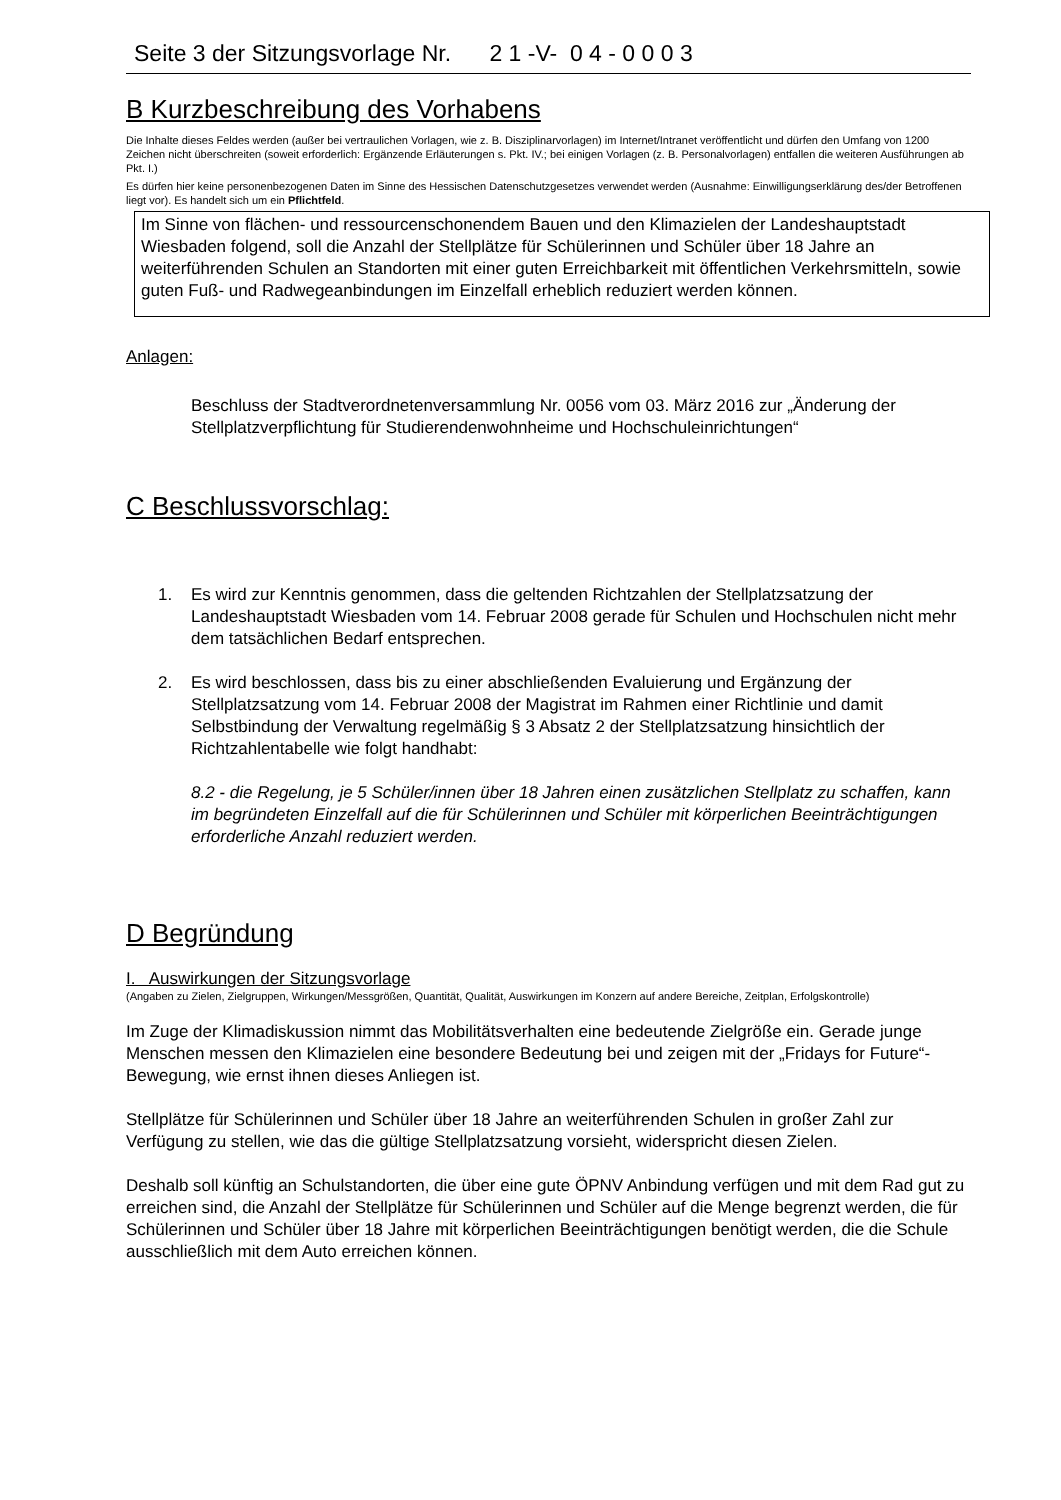Seite 3 der Sitzungsvorlage Nr. 2 1 -V- 0 4 - 0 0 0 3
B Kurzbeschreibung des Vorhabens
Die Inhalte dieses Feldes werden (außer bei vertraulichen Vorlagen, wie z. B. Disziplinarvorlagen) im Internet/Intranet veröffentlicht und dürfen den Umfang von 1200 Zeichen nicht überschreiten (soweit erforderlich: Ergänzende Erläuterungen s. Pkt. IV.; bei einigen Vorlagen (z. B. Personalvorlagen) entfallen die weiteren Ausführungen ab Pkt. I.)
Es dürfen hier keine personenbezogenen Daten im Sinne des Hessischen Datenschutzgesetzes verwendet werden (Ausnahme: Einwilligungserklärung des/der Betroffenen liegt vor). Es handelt sich um ein Pflichtfeld.
Im Sinne von flächen- und ressourcenschonendem Bauen und den Klimazielen der Landeshauptstadt Wiesbaden folgend, soll die Anzahl der Stellplätze für Schülerinnen und Schüler über 18 Jahre an weiterführenden Schulen an Standorten mit einer guten Erreichbarkeit mit öffentlichen Verkehrsmitteln, sowie guten Fuß- und Radwegeanbindungen im Einzelfall erheblich reduziert werden können.
Anlagen:
Beschluss der Stadtverordnetenversammlung Nr. 0056 vom 03. März 2016 zur „Änderung der Stellplatzverpflichtung für Studierendenwohnheime und Hochschuleinrichtungen“
C Beschlussvorschlag:
1. Es wird zur Kenntnis genommen, dass die geltenden Richtzahlen der Stellplatzsatzung der Landeshauptstadt Wiesbaden vom 14. Februar 2008 gerade für Schulen und Hochschulen nicht mehr dem tatsächlichen Bedarf entsprechen.
2. Es wird beschlossen, dass bis zu einer abschließenden Evaluierung und Ergänzung der Stellplatzsatzung vom 14. Februar 2008 der Magistrat im Rahmen einer Richtlinie und damit Selbstbindung der Verwaltung regelmäßig § 3 Absatz 2 der Stellplatzsatzung hinsichtlich der Richtzahlentabelle wie folgt handhabt:
8.2 - die Regelung, je 5 Schüler/innen über 18 Jahren einen zusätzlichen Stellplatz zu schaffen, kann im begründeten Einzelfall auf die für Schülerinnen und Schüler mit körperlichen Beeinträchtigungen erforderliche Anzahl reduziert werden.
D Begründung
I. Auswirkungen der Sitzungsvorlage
(Angaben zu Zielen, Zielgruppen, Wirkungen/Messgrößen, Quantität, Qualität, Auswirkungen im Konzern auf andere Bereiche, Zeitplan, Erfolgskontrolle)
Im Zuge der Klimadiskussion nimmt das Mobilitätsverhalten eine bedeutende Zielgröße ein. Gerade junge Menschen messen den Klimazielen eine besondere Bedeutung bei und zeigen mit der „Fridays for Future“-Bewegung, wie ernst ihnen dieses Anliegen ist.
Stellplätze für Schülerinnen und Schüler über 18 Jahre an weiterführenden Schulen in großer Zahl zur Verfügung zu stellen, wie das die gültige Stellplatzsatzung vorsieht, widerspricht diesen Zielen.
Deshalb soll künftig an Schulstandorten, die über eine gute ÖPNV Anbindung verfügen und mit dem Rad gut zu erreichen sind, die Anzahl der Stellplätze für Schülerinnen und Schüler auf die Menge begrenzt werden, die für Schülerinnen und Schüler über 18 Jahre mit körperlichen Beeinträchtigungen benötigt werden, die die Schule ausschließlich mit dem Auto erreichen können.